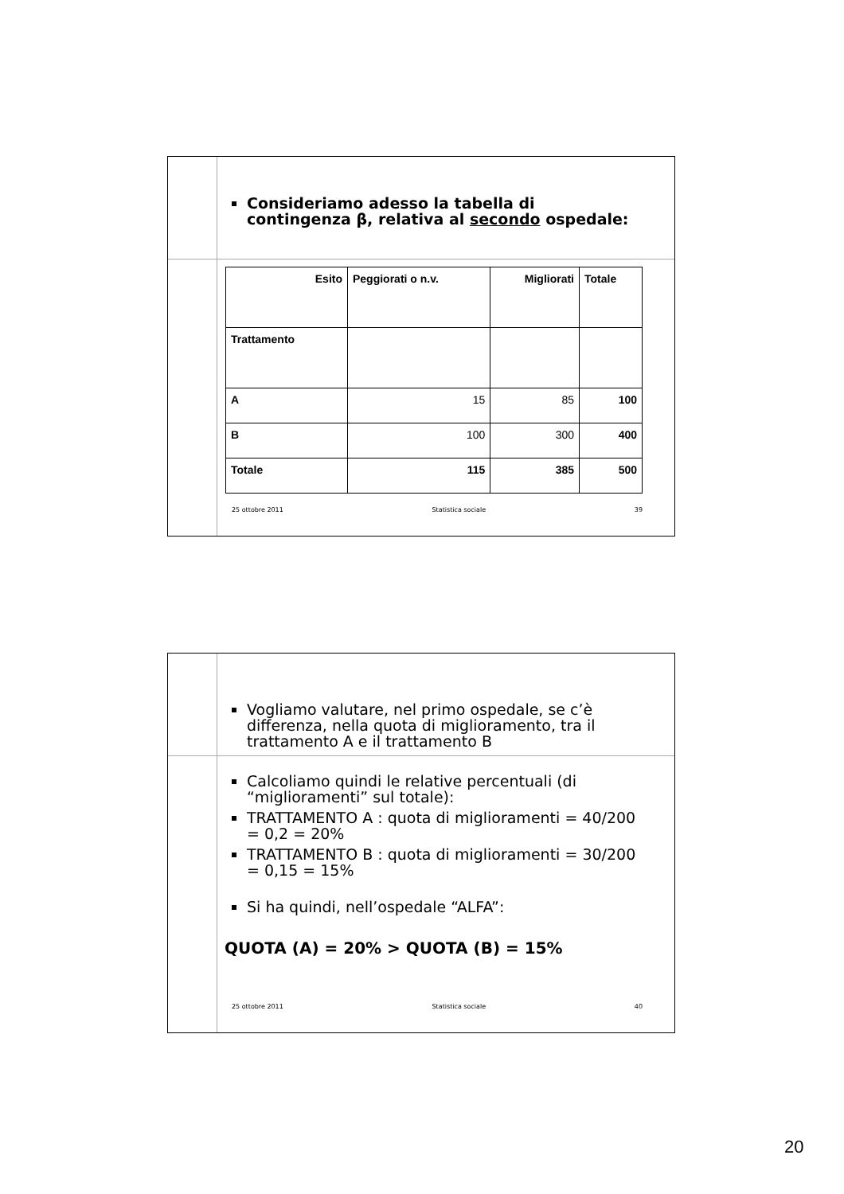Consideriamo adesso la tabella di contingenza β, relativa al secondo ospedale:
| Esito | Peggiorati o n.v. | Migliorati | Totale |
| Trattamento | | | |
| A | 15 | 85 | 100 |
| B | 100 | 300 | 400 |
| Totale | 115 | 385 | 500 |
25 ottobre 2011 Statistica sociale 39
Vogliamo valutare, nel primo ospedale, se c’è differenza, nella quota di miglioramento, tra il trattamento A e il trattamento B
Calcoliamo quindi le relative percentuali (di “miglioramenti” sul totale):
TRATTAMENTO A : quota di miglioramenti = 40/200 = 0,2 = 20%
TRATTAMENTO B : quota di miglioramenti = 30/200 = 0,15 = 15%
Si ha quindi, nell’ospedale “ALFA”:
QUOTA (A) = 20% > QUOTA (B) = 15%
25 ottobre 2011 Statistica sociale 40
20